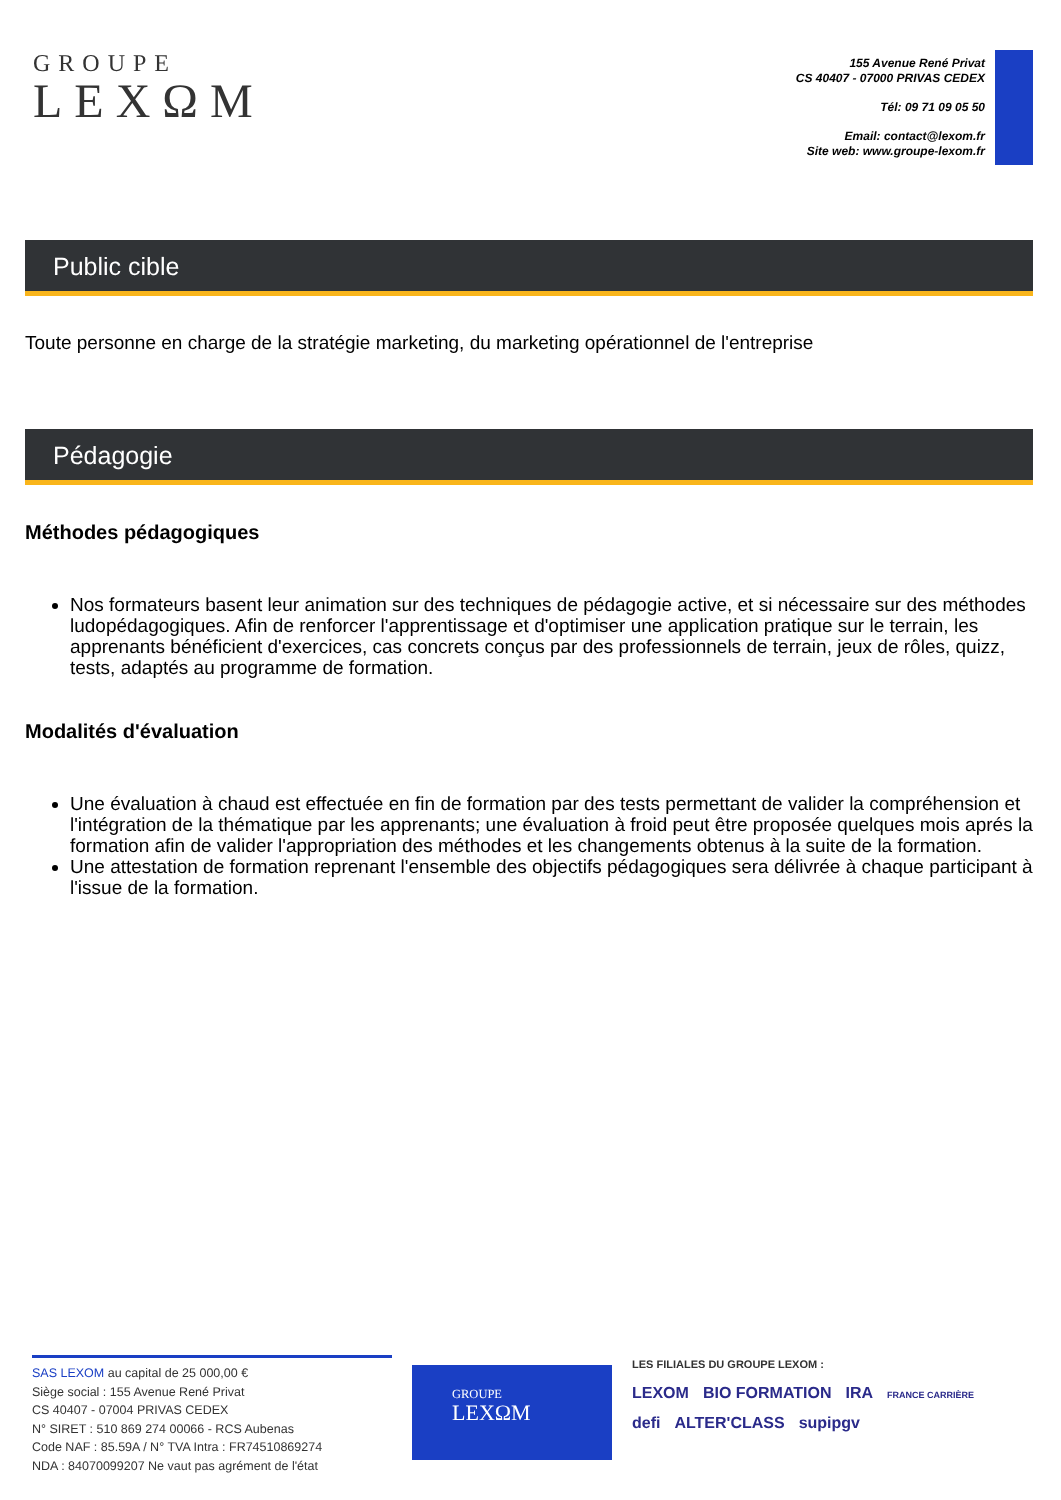GROUPE
LEXΩM
155 Avenue René Privat
CS 40407 - 07000 PRIVAS CEDEX
Tél: 09 71 09 05 50
Email: contact@lexom.fr
Site web: www.groupe-lexom.fr
Public cible
Toute personne en charge de la stratégie marketing, du marketing opérationnel de l'entreprise
Pédagogie
Méthodes pédagogiques
Nos formateurs basent leur animation sur des techniques de pédagogie active, et si nécessaire sur des méthodes ludopédagogiques. Afin de renforcer l'apprentissage et d'optimiser une application pratique sur le terrain, les apprenants bénéficient d'exercices, cas concrets conçus par des professionnels de terrain, jeux de rôles, quizz, tests, adaptés au programme de formation.
Modalités d'évaluation
Une évaluation à chaud est effectuée en fin de formation par des tests permettant de valider la compréhension et l'intégration de la thématique par les apprenants; une évaluation à froid peut être proposée quelques mois aprés la formation afin de valider l'appropriation des méthodes et les changements obtenus à la suite de la formation.
Une attestation de formation reprenant l'ensemble des objectifs pédagogiques sera délivrée à chaque participant à l'issue de la formation.
SAS LEXOM au capital de 25 000,00 €
Siège social : 155 Avenue René Privat
CS 40407 - 07004 PRIVAS CEDEX
N° SIRET : 510 869 274 00066 - RCS Aubenas
Code NAF : 85.59A / N° TVA Intra : FR74510869274
NDA : 84070099207 Ne vaut pas agrément de l'état
GROUPE
LEXΩM
LES FILIALES DU GROUPE LEXOM :
LEXOM BIO FORMATION IRA FRANCE CARRIÈRE
defi ALTER'CLASS supipgv